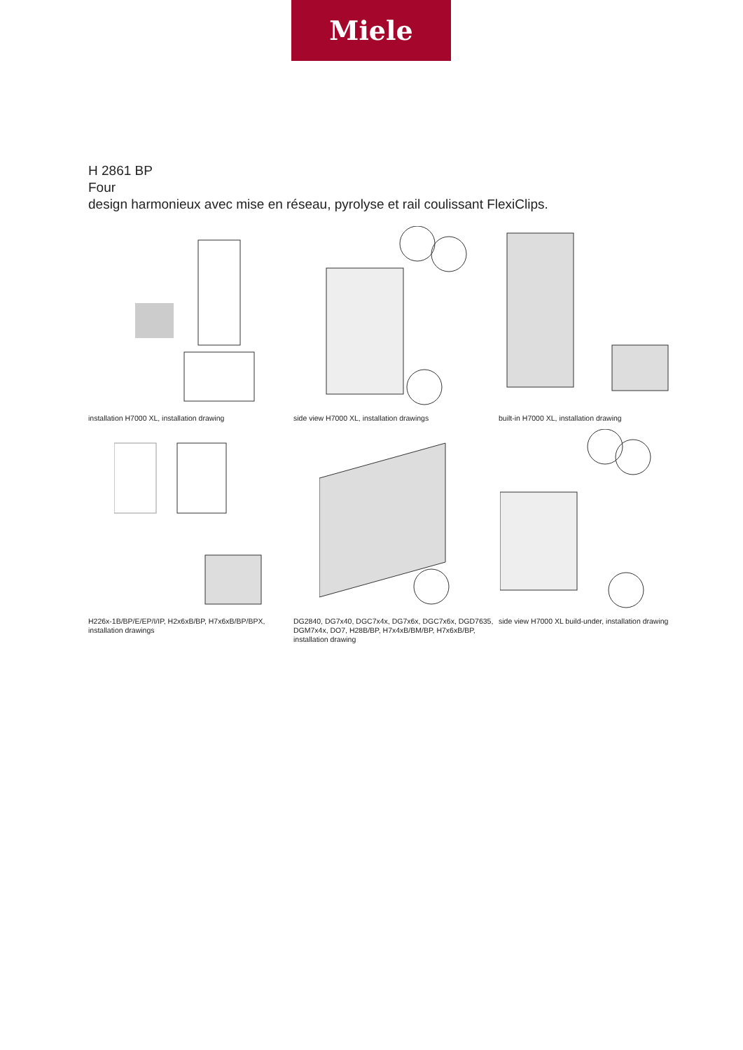Miele
H 2861 BP
Four
design harmonieux avec mise en réseau, pyrolyse et rail coulissant FlexiClips.
installation H7000 XL, installation drawing
side view H7000 XL, installation drawings
built-in H7000 XL, installation drawing
H226x-1B/BP/E/EP/I/IP, H2x6xB/BP, H7x6xB/BP/BPX, installation drawings
DG2840, DG7x40, DGC7x4x, DG7x6x, DGC7x6x, DGD7635, DGM7x4x, DO7, H28B/BP, H7x4xB/BM/BP, H7x6xB/BP, installation drawing
side view H7000 XL build-under, installation drawing